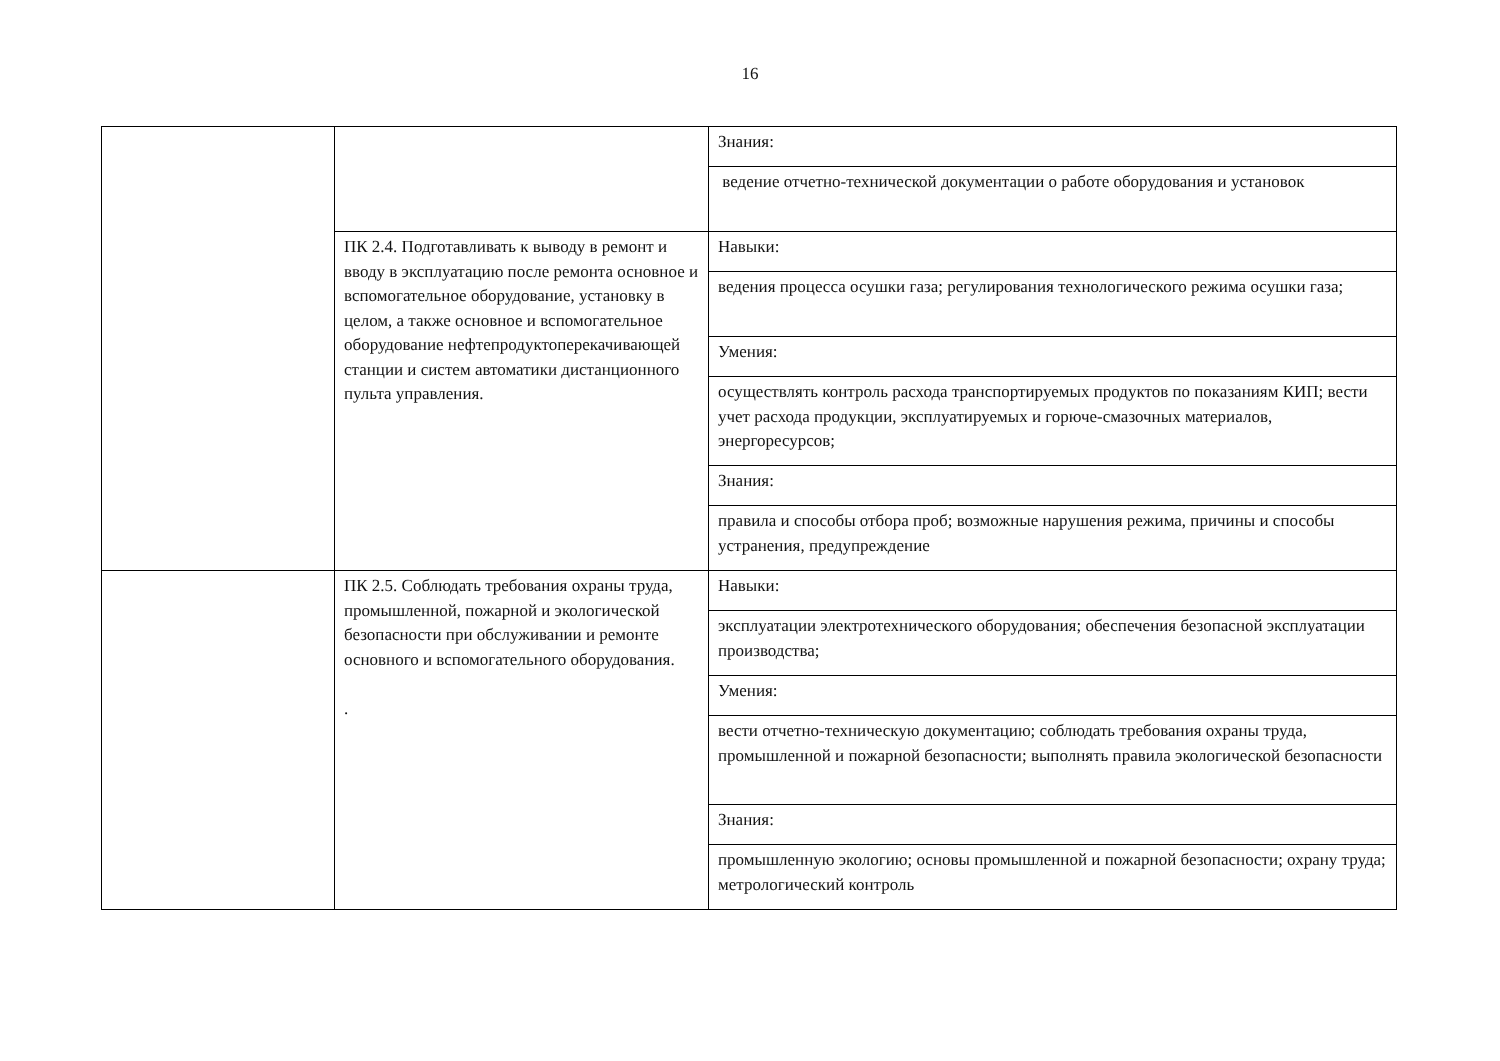16
| | | Знания: |
| | | ведение отчетно-технической документации о работе оборудования и установок |
| | ПК 2.4. Подготавливать к выводу в ремонт и вводу в эксплуатацию после ремонта основное и вспомогательное оборудование, установку в целом, а также основное и вспомогательное оборудование нефтепродуктоперекачивающей станции и систем автоматики дистанционного пульта управления. | Навыки: |
| | | ведения процесса осушки газа; регулирования технологического режима осушки газа; |
| | | Умения: |
| | | осуществлять контроль расхода транспортируемых продуктов по показаниям КИП; вести учет расхода продукции, эксплуатируемых и горюче-смазочных материалов, энергоресурсов; |
| | | Знания: |
| | | правила и способы отбора проб; возможные нарушения режима, причины и способы устранения, предупреждение |
| | ПК 2.5. Соблюдать требования охраны труда, промышленной, пожарной и экологической безопасности при обслуживании и ремонте основного и вспомогательного оборудования. . | Навыки: |
| | | эксплуатации электротехнического оборудования; обеспечения безопасной эксплуатации производства; |
| | | Умения: |
| | | вести отчетно-техническую документацию; соблюдать требования охраны труда, промышленной и пожарной безопасности; выполнять правила экологической безопасности |
| | | Знания: |
| | | промышленную экологию; основы промышленной и пожарной безопасности; охрану труда; метрологический контроль |